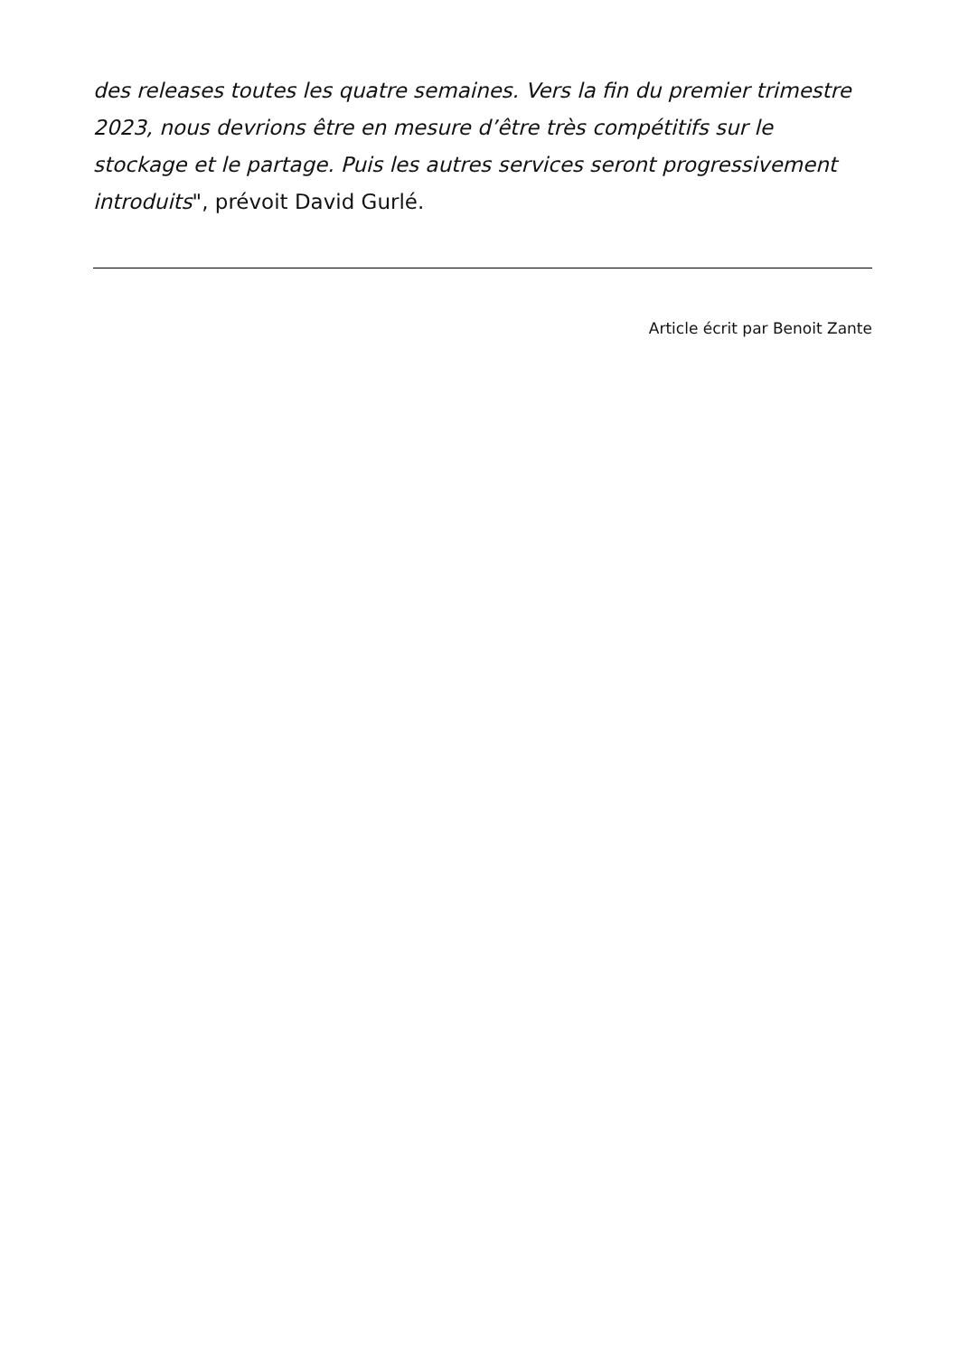des releases toutes les quatre semaines. Vers la fin du premier trimestre 2023, nous devrions être en mesure d’être très compétitifs sur le stockage et le partage. Puis les autres services seront progressivement introduits", prévoit David Gurlé.
Article écrit par Benoit Zante